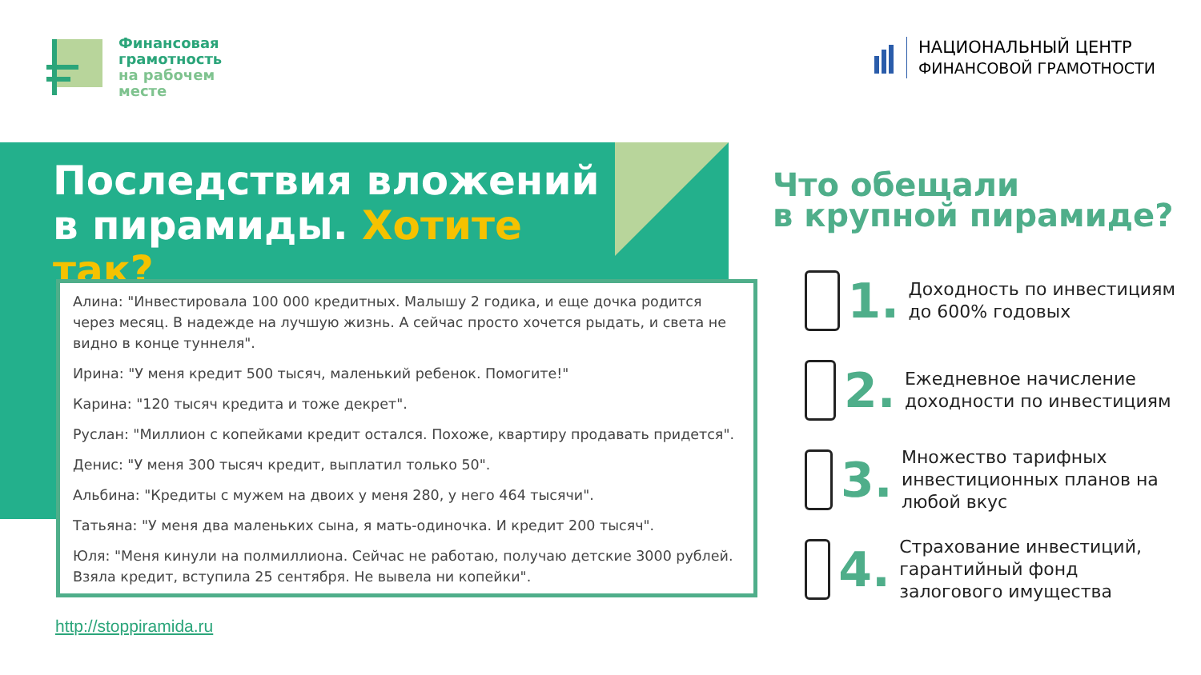Финансовая
грамотность
на рабочем
месте
НАЦИОНАЛЬНЫЙ ЦЕНТР
ФИНАНСОВОЙ ГРАМОТНОСТИ
Последствия вложений в пирамиды. Хотите так?
Алина: "Инвестировала 100 000 кредитных. Малышу 2 годика, и еще дочка родится через месяц. В надежде на лучшую жизнь. А сейчас просто хочется рыдать, и света не видно в конце туннеля".
Ирина: "У меня кредит 500 тысяч, маленький ребенок. Помогите!"
Карина: "120 тысяч кредита и тоже декрет".
Руслан: "Миллион с копейками кредит остался. Похоже, квартиру продавать придется".
Денис: "У меня 300 тысяч кредит, выплатил только 50".
Альбина: "Кредиты с мужем на двоих у меня 280, у него 464 тысячи".
Татьяна: "У меня два маленьких сына, я мать-одиночка. И кредит 200 тысяч".
Юля: "Меня кинули на полмиллиона. Сейчас не работаю, получаю детские 3000 рублей. Взяла кредит, вступила 25 сентября. Не вывела ни копейки".
http://stoppiramida.ru
Что обещали
в крупной пирамиде?
1.
Доходность по инвестициям до 600% годовых
2.
Ежедневное начисление доходности по инвестициям
3.
Множество тарифных инвестиционных планов на любой вкус
4.
Страхование инвестиций, гарантийный фонд залогового имущества